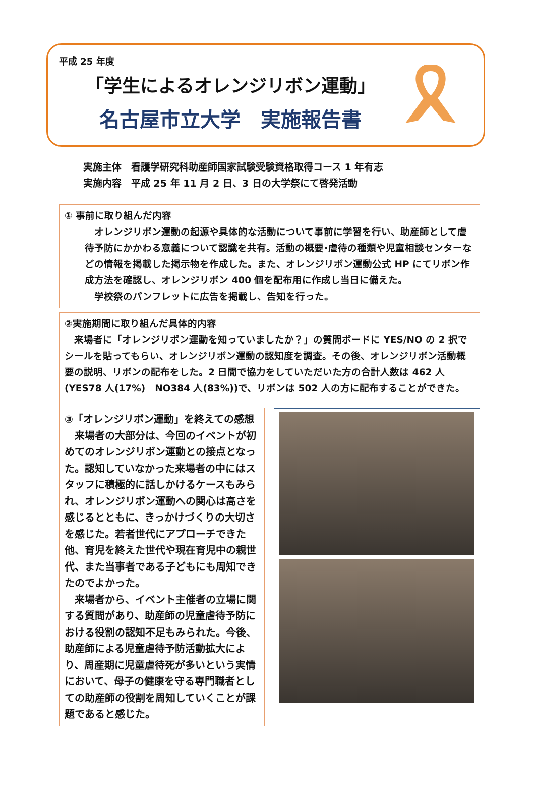平成 25 年度
「学生によるオレンジリボン運動」
名古屋市立大学　実施報告書
実施主体　看護学研究科助産師国家試験受験資格取得コース 1 年有志
実施内容　平成 25 年 11 月 2 日、3 日の大学祭にて啓発活動
① 事前に取り組んだ内容
　オレンジリボン運動の起源や具体的な活動について事前に学習を行い、助産師として虐待予防にかかわる意義について認識を共有。活動の概要･虐待の種類や児童相談センターなどの情報を掲載した掲示物を作成した。また、オレンジリボン運動公式 HP にてリボン作成方法を確認し、オレンジリボン 400 個を配布用に作成し当日に備えた。
　学校祭のパンフレットに広告を掲載し、告知を行った。
②実施期間に取り組んだ具体的内容
　来場者に「オレンジリボン運動を知っていましたか？」の質問ボードに YES/NO の 2 択でシールを貼ってもらい、オレンジリボン運動の認知度を調査。その後、オレンジリボン活動概要の説明、リボンの配布をした。2 日間で協力をしていただいた方の合計人数は 462 人(YES78 人(17%)　NO384 人(83%))で、リボンは 502 人の方に配布することができた。
③「オレンジリボン運動」を終えての感想
　来場者の大部分は、今回のイベントが初めてのオレンジリボン運動との接点となった。認知していなかった来場者の中にはスタッフに積極的に話しかけるケースもみられ、オレンジリボン運動への関心は高さを感じるとともに、きっかけづくりの大切さを感じた。若者世代にアプローチできた他、育児を終えた世代や現在育児中の親世代、また当事者である子どもにも周知できたのでよかった。
　来場者から、イベント主催者の立場に関する質問があり、助産師の児童虐待予防における役割の認知不足もみられた。今後、助産師による児童虐待予防活動拡大により、周産期に児童虐待死が多いという実情において、母子の健康を守る専門職者としての助産師の役割を周知していくことが課題であると感じた。